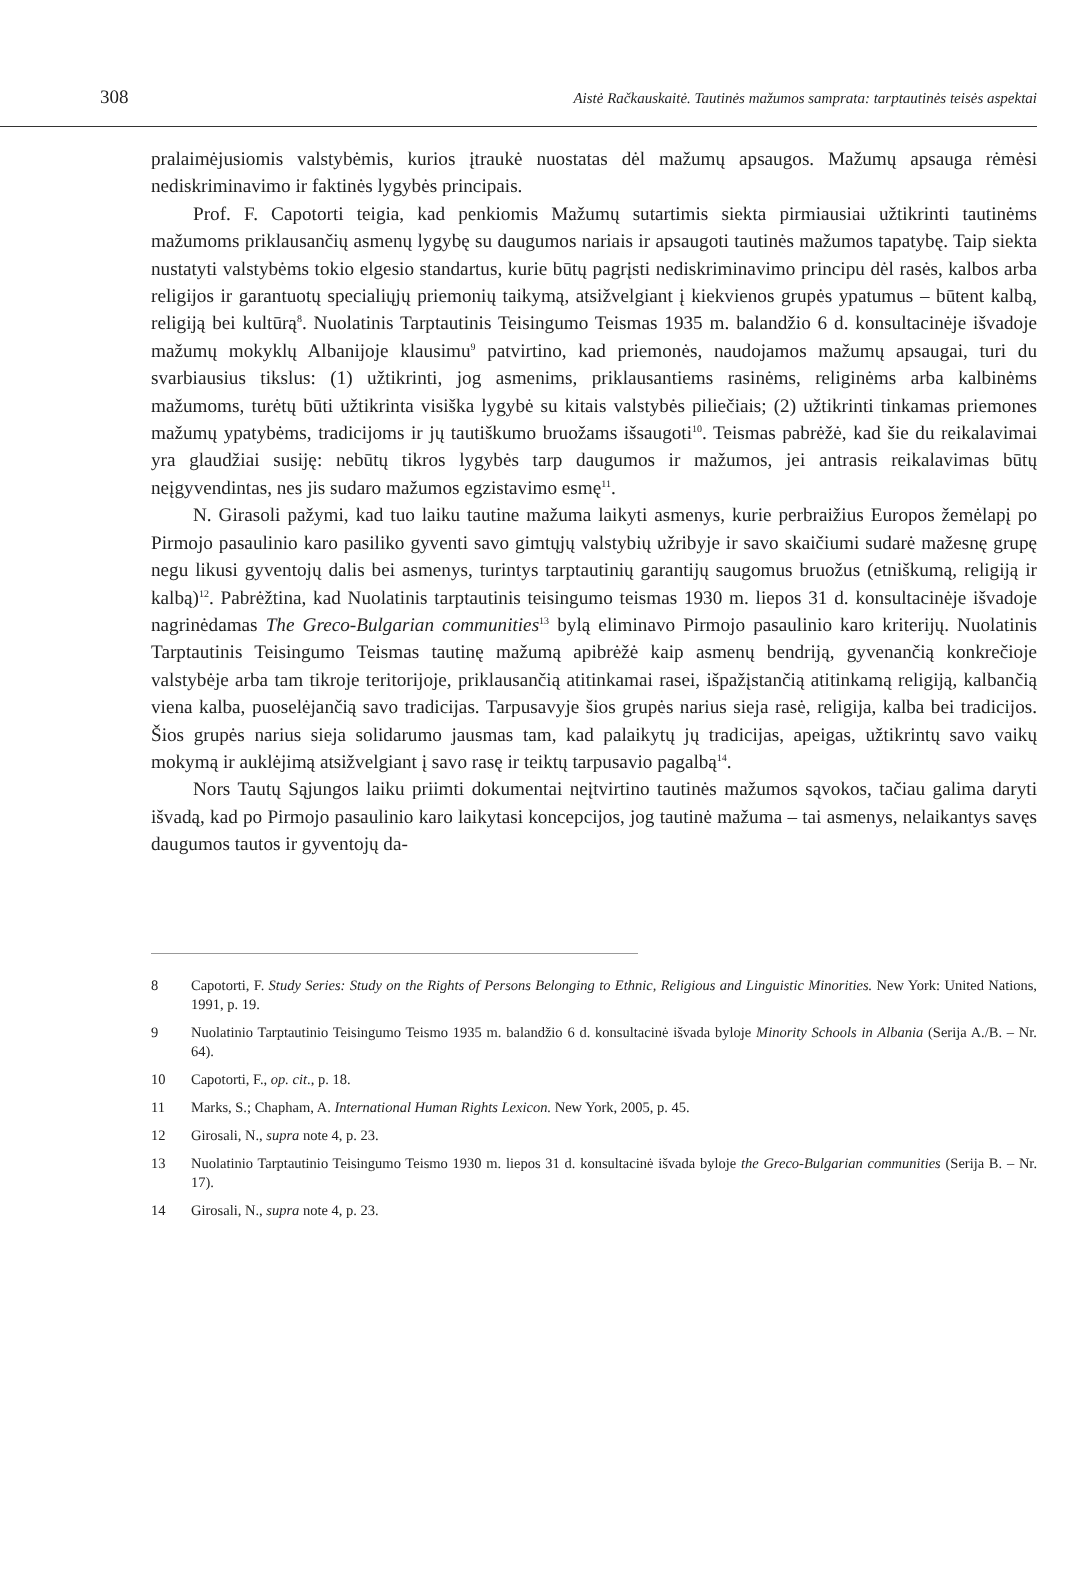308 Aistė Račkauskaitė. Tautinės mažumos samprata: tarptautinės teisės aspektai
pralaimėjusiomis valstybėmis, kurios įtraukė nuostatas dėl mažumų apsaugos. Mažumų apsauga rėmėsi nediskriminavimo ir faktinės lygybės principais.
Prof. F. Capotorti teigia, kad penkiomis Mažumų sutartimis siekta pirmiausiai užtikrinti tautinėms mažumoms priklausančių asmenų lygybę su daugumos nariais ir apsaugoti tautinės mažumos tapatybę. Taip siekta nustatyti valstybėms tokio elgesio standartus, kurie būtų pagrįsti nediskriminavimo principu dėl rasės, kalbos arba religijos ir garantuotų specialiųjų priemonių taikymą, atsižvelgiant į kiekvienos grupės ypatumus – būtent kalbą, religiją bei kultūrą<sup>8</sup>. Nuolatinis Tarptautinis Teisingumo Teismas 1935 m. balandžio 6 d. konsultacinėje išvadoje mažumų mokyklų Albanijoje klausimu<sup>9</sup> patvirtino, kad priemonės, naudojamos mažumų apsaugai, turi du svarbiausius tikslus: (1) užtikrinti, jog asmenims, priklausantiems rasinėms, religinėms arba kalbinėms mažumoms, turėtų būti užtikrinta visiška lygybė su kitais valstybės piliečiais; (2) užtikrinti tinkamas priemones mažumų ypatybėms, tradicijoms ir jų tautiškumo bruožams išsaugoti<sup>10</sup>. Teismas pabrėžė, kad šie du reikalavimai yra glaudžiai susiję: nebūtų tikros lygybės tarp daugumos ir mažumos, jei antrasis reikalavimas būtų neįgyvendintas, nes jis sudaro mažumos egzistavimo esmę<sup>11</sup>.
N. Girasoli pažymi, kad tuo laiku tautine mažuma laikyti asmenys, kurie perbraižius Europos žemėlapį po Pirmojo pasaulinio karo pasiliko gyventi savo gimtųjų valstybių užribyje ir savo skaičiumi sudarė mažesnę grupę negu likusi gyventojų dalis bei asmenys, turintys tarptautinių garantijų saugomus bruožus (etniškumą, religiją ir kalbą)<sup>12</sup>. Pabrėžtina, kad Nuolatinis tarptautinis teisingumo teismas 1930 m. liepos 31 d. konsultacinėje išvadoje nagrinėdamas The Greco-Bulgarian communities<sup>13</sup> bylą eliminavo Pirmojo pasaulinio karo kriterijų. Nuolatinis Tarptautinis Teisingumo Teismas tautinę mažumą apibrėžė kaip asmenų bendriją, gyvenančią konkrečioje valstybėje arba tam tikroje teritorijoje, priklausančią atitinkamai rasei, išpažįstančią atitinkamą religiją, kalbančią viena kalba, puoselėjančią savo tradicijas. Tarpusavyje šios grupės narius sieja rasė, religija, kalba bei tradicijos. Šios grupės narius sieja solidarumo jausmas tam, kad palaikytų jų tradicijas, apeigas, užtikrintų savo vaikų mokymą ir auklėjimą atsižvelgiant į savo rasę ir teiktų tarpusavio pagalbą<sup>14</sup>.
Nors Tautų Sąjungos laiku priimti dokumentai neįtvirtino tautinės mažumos sąvokos, tačiau galima daryti išvadą, kad po Pirmojo pasaulinio karo laikytasi koncepcijos, jog tautinė mažuma – tai asmenys, nelaikantys savęs daugumos tautos ir gyventojų da-
8 Capotorti, F. Study Series: Study on the Rights of Persons Belonging to Ethnic, Religious and Linguistic Minorities. New York: United Nations, 1991, p. 19.
9 Nuolatinio Tarptautinio Teisingumo Teismo 1935 m. balandžio 6 d. konsultacinė išvada byloje Minority Schools in Albania (Serija A./B. – Nr. 64).
10 Capotorti, F., op. cit., p. 18.
11 Marks, S.; Chapham, A. International Human Rights Lexicon. New York, 2005, p. 45.
12 Girosali, N., supra note 4, p. 23.
13 Nuolatinio Tarptautinio Teisingumo Teismo 1930 m. liepos 31 d. konsultacinė išvada byloje the Greco-Bulgarian communities (Serija B. – Nr. 17).
14 Girosali, N., supra note 4, p. 23.